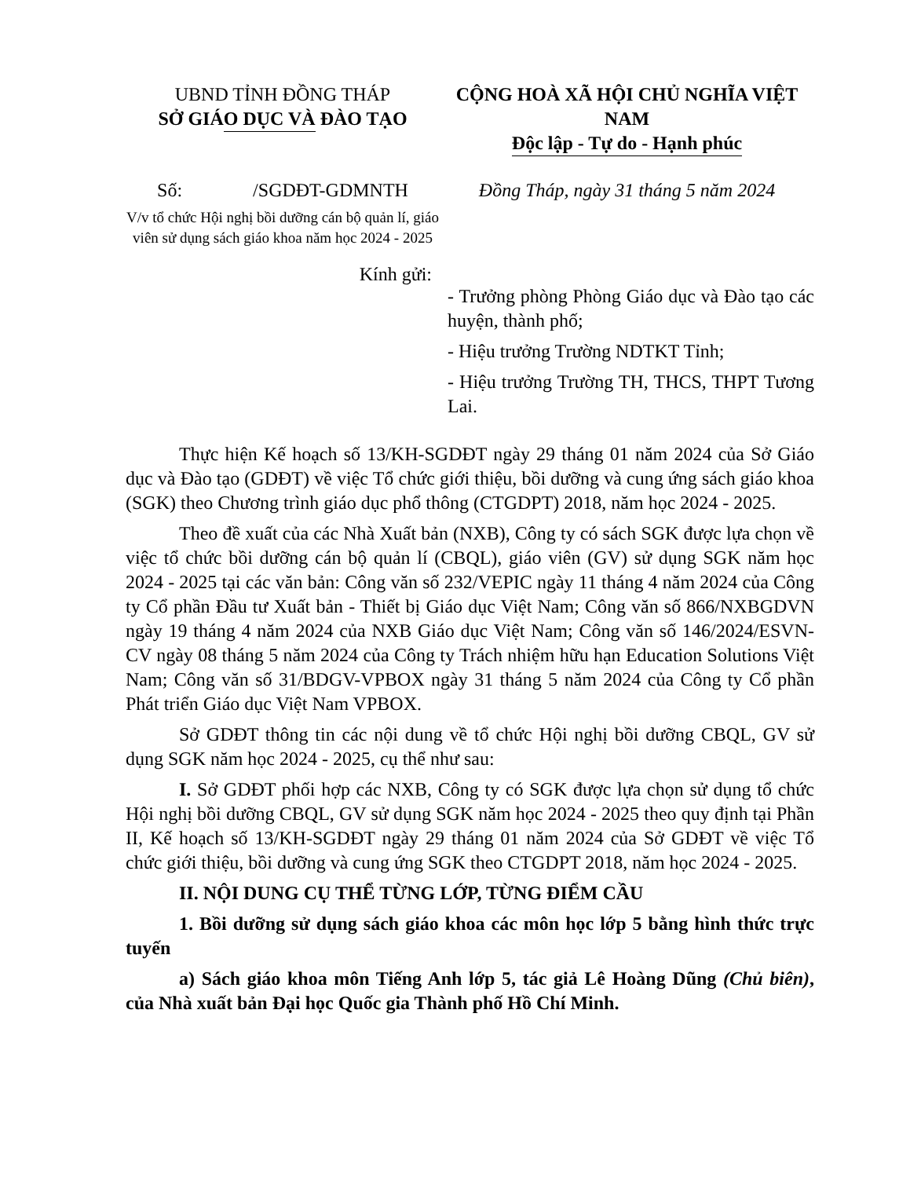UBND TỈNH ĐỒNG THÁP
SỞ GIÁO DỤC VÀ ĐÀO TẠO
CỘNG HOÀ XÃ HỘI CHỦ NGHĨA VIỆT NAM
Độc lập - Tự do - Hạnh phúc
Số: /SGDĐT-GDMNTH
V/v tổ chức Hội nghị bồi dưỡng cán bộ quản lí, giáo viên sử dụng sách giáo khoa năm học 2024 - 2025
Đồng Tháp, ngày 31 tháng 5 năm 2024
Kính gửi:
- Trưởng phòng Phòng Giáo dục và Đào tạo các huyện, thành phố;
- Hiệu trưởng Trường NDTKT Tỉnh;
- Hiệu trưởng Trường TH, THCS, THPT Tương Lai.
Thực hiện Kế hoạch số 13/KH-SGDĐT ngày 29 tháng 01 năm 2024 của Sở Giáo dục và Đào tạo (GDĐT) về việc Tổ chức giới thiệu, bồi dưỡng và cung ứng sách giáo khoa (SGK) theo Chương trình giáo dục phổ thông (CTGDPT) 2018, năm học 2024 - 2025.
Theo đề xuất của các Nhà Xuất bản (NXB), Công ty có sách SGK được lựa chọn về việc tổ chức bồi dưỡng cán bộ quản lí (CBQL), giáo viên (GV) sử dụng SGK năm học 2024 - 2025 tại các văn bản: Công văn số 232/VEPIC ngày 11 tháng 4 năm 2024 của Công ty Cổ phần Đầu tư Xuất bản - Thiết bị Giáo dục Việt Nam; Công văn số 866/NXBGDVN ngày 19 tháng 4 năm 2024 của NXB Giáo dục Việt Nam; Công văn số 146/2024/ESVN-CV ngày 08 tháng 5 năm 2024 của Công ty Trách nhiệm hữu hạn Education Solutions Việt Nam; Công văn số 31/BDGV-VPBOX ngày 31 tháng 5 năm 2024 của Công ty Cổ phần Phát triển Giáo dục Việt Nam VPBOX.
Sở GDĐT thông tin các nội dung về tổ chức Hội nghị bồi dưỡng CBQL, GV sử dụng SGK năm học 2024 - 2025, cụ thể như sau:
I. Sở GDĐT phối hợp các NXB, Công ty có SGK được lựa chọn sử dụng tổ chức Hội nghị bồi dưỡng CBQL, GV sử dụng SGK năm học 2024 - 2025 theo quy định tại Phần II, Kế hoạch số 13/KH-SGDĐT ngày 29 tháng 01 năm 2024 của Sở GDĐT về việc Tổ chức giới thiệu, bồi dưỡng và cung ứng SGK theo CTGDPT 2018, năm học 2024 - 2025.
II. NỘI DUNG CỤ THỂ TỪNG LỚP, TỪNG ĐIỂM CẦU
1. Bồi dưỡng sử dụng sách giáo khoa các môn học lớp 5 bằng hình thức trực tuyến
a) Sách giáo khoa môn Tiếng Anh lớp 5, tác giả Lê Hoàng Dũng (Chủ biên), của Nhà xuất bản Đại học Quốc gia Thành phố Hồ Chí Minh.